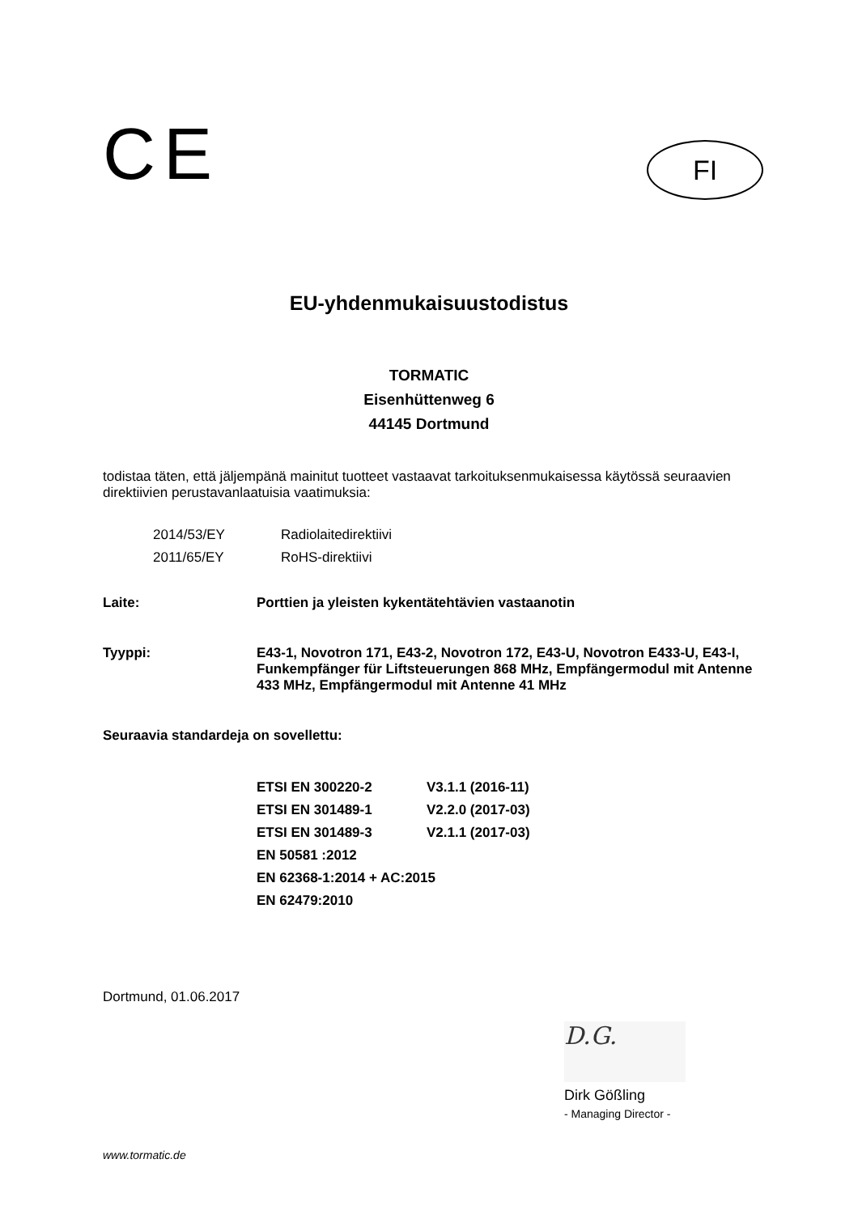CE
FI
EU-yhdenmukaisuustodistus
TORMATIC
Eisenhüttenweg 6
44145 Dortmund
todistaa täten, että jäljempänä mainitut tuotteet vastaavat tarkoituksenmukaisessa käytössä seuraavien direktiivien perustavanlaatuisia vaatimuksia:
| 2014/53/EY | Radiolaitedirektiivi |
| 2011/65/EY | RoHS-direktiivi |
| Laite: | Porttien ja yleisten kykentätehtävien vastaanotin |
| Tyyppi: | E43-1, Novotron 171, E43-2, Novotron 172, E43-U, Novotron E433-U, E43-I, Funkempfänger für Liftsteuerungen 868 MHz, Empfängermodul mit Antenne 433 MHz, Empfängermodul mit Antenne 41 MHz |
Seuraavia standardeja on sovellettu:
| ETSI EN 300220-2 | V3.1.1 (2016-11) |
| ETSI EN 301489-1 | V2.2.0 (2017-03) |
| ETSI EN 301489-3 | V2.1.1 (2017-03) |
| EN 50581 :2012 | |
| EN 62368-1:2014 + AC:2015 | |
| EN 62479:2010 | |
Dortmund, 01.06.2017
D.G.
Dirk Gößling
- Managing Director -
www.tormatic.de